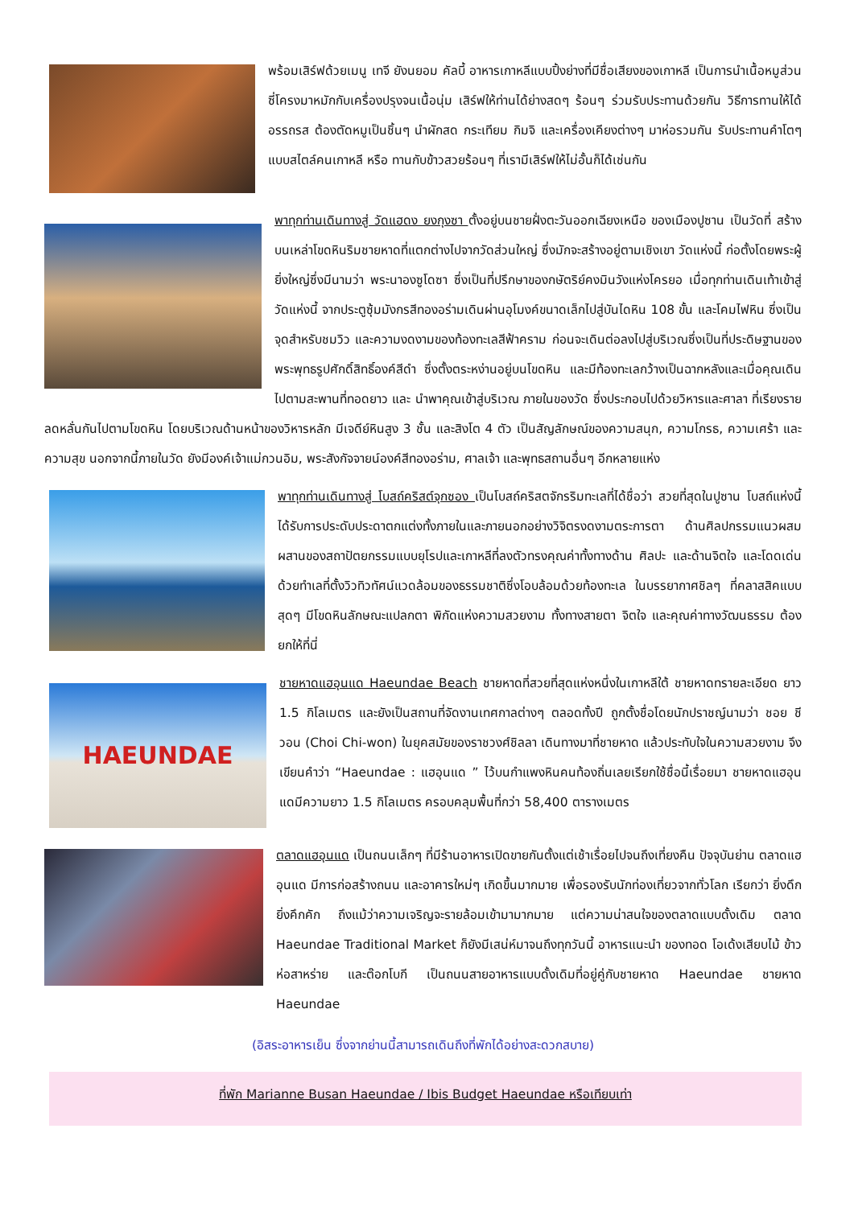พร้อมเสิร์ฟด้วยเมนู เทจี ยังนยอม คัลบี้ อาหารเกาหลีแบบปิ้งย่างที่มีชื่อเสียงของเกาหลี เป็นการนำเนื้อหมูส่วนซี่โครงมาหมักกับเครื่องปรุงจนเนื้อนุ่ม เสิร์ฟให้ท่านได้ย่างสดๆ ร้อนๆ ร่วมรับประทานด้วยกัน วิธีการทานให้ได้อรรถรส ต้องตัดหมูเป็นชิ้นๆ นำผักสด กระเทียม กิมจิ และเครื่องเคียงต่างๆ มาห่อรวมกัน รับประทานคำโตๆ แบบสไตล์คนเกาหลี หรือ ทานกับข้าวสวยร้อนๆ ที่เรามีเสิร์ฟให้ไม่อั้นก็ได้เช่นกัน
พาทุกท่านเดินทางสู่ วัดแฮดง ยงกุงซา ตั้งอยู่บนชายฝั่งตะวันออกเฉียงเหนือ ของเมืองปูซาน เป็นวัดที่ สร้างบนเหล่าโขดหินริมชายหาดที่แตกต่างไปจากวัดส่วนใหญ่ ซึ่งมักจะสร้างอยู่ตามเชิงเขา วัดแห่งนี้ ก่อตั้งโดยพระผู้ยิ่งใหญ่ซึ่งมีนามว่า พระนาองซูโดซา ซึ่งเป็นที่ปรึกษาของกษัตริย์คงมินวังแห่งโครยอ เมื่อทุกท่านเดินเท้าเข้าสู่วัดแห่งนี้ จากประตูซุ้มมังกรสีทองอร่ามเดินผ่านอุโมงค์ขนาดเล็กไปสู่บันไดหิน 108 ขั้น และโคมไฟหิน ซึ่งเป็นจุดสำหรับชมวิว และความงดงามของท้องทะเลสีฟ้าคราม ก่อนจะเดินต่อลงไปสู่บริเวณซึ่งเป็นที่ประดิษฐานของพระพุทธรูปศักดิ์สิทธิ์องค์สีดำ ซึ่งตั้งตระหง่านอยู่บนโขดหิน และมีท้องทะเลกว้างเป็นฉากหลังและเมื่อคุณเดินไปตามสะพานที่ทอดยาว และ นำพาคุณเข้าสู่บริเวณ ภายในของวัด ซึ่งประกอบไปด้วยวิหารและศาลา ที่เรียงรายลดหลั่นกันไปตามโขดหิน โดยบริเวณด้านหน้าของวิหารหลัก มีเจดีย์หินสูง 3 ชั้น และสิงโต 4 ตัว เป็นสัญลักษณ์ของความสนุก, ความโกรธ, ความเศร้า และความสุข นอกจากนี้ภายในวัด ยังมีองค์เจ้าแม่กวนอิม, พระสังกัจจายน์องค์สีทองอร่าม, ศาลเจ้า และพุทธสถานอื่นๆ อีกหลายแห่ง
พาทุกท่านเดินทางสู่ โบสถ์คริสต์จุกซอง เป็นโบสถ์คริสตจักรริมทะเลที่ได้ชื่อว่า สวยที่สุดในปูซาน โบสถ์แห่งนี้ได้รับการประดับประดาตกแต่งทั้งภายในและภายนอกอย่างวิจิตรงดงามตระการตา ด้านศิลปกรรมแนวผสมผสานของสถาปัตยกรรมแบบยุโรปและเกาหลีที่ลงตัวทรงคุณค่าทั้งทางด้าน ศิลปะ และด้านจิตใจ และโดดเด่นด้วยทำเลที่ตั้งวิวทิวทัศน์แวดล้อมของธรรมชาติซึ่งโอบล้อมด้วยท้องทะเล ในบรรยากาศชิลๆ ที่คลาสสิคแบบสุดๆ มีโขดหินลักษณะแปลกตา พิกัดแห่งความสวยงาม ทั้งทางสายตา จิตใจ และคุณค่าทางวัฒนธรรม ต้องยกให้ที่นี่
HAEUNDAE
ชายหาดแฮอุนแด Haeundae Beach ชายหาดที่สวยที่สุดแห่งหนึ่งในเกาหลีใต้ ชายหาดทรายละเอียด ยาว 1.5 กิโลเมตร และยังเป็นสถานที่จัดงานเทศกาลต่างๆ ตลอดทั้งปี ถูกตั้งชื่อโดยนักปราชญ์นามว่า ชอย ชี วอน (Choi Chi-won) ในยุคสมัยของราชวงศ์ชิลลา เดินทางมาที่ชายหาด แล้วประทับใจในความสวยงาม จึงเขียนคำว่า “Haeundae : แฮอุนแด ” ไว้บนกำแพงหินคนท้องถิ่นเลยเรียกใช้ชื่อนี้เรื่อยมา ชายหาดแฮอุนแดมีความยาว 1.5 กิโลเมตร ครอบคลุมพื้นที่กว่า 58,400 ตารางเมตร
ตลาดแฮอุนแด เป็นถนนเล็กๆ ที่มีร้านอาหารเปิดขายกันตั้งแต่เช้าเรื่อยไปจนถึงเที่ยงคืน ปัจจุบันย่าน ตลาดแฮอุนแด มีการก่อสร้างถนน และอาคารใหม่ๆ เกิดขึ้นมากมาย เพื่อรองรับนักท่องเที่ยวจากทั่วโลก เรียกว่า ยิ่งดึก ยิ่งคึกคัก ถึงแม้ว่าความเจริญจะรายล้อมเข้ามามากมาย แต่ความน่าสนใจของตลาดแบบดั้งเดิม ตลาด Haeundae Traditional Market ก็ยังมีเสน่ห์มาจนถึงทุกวันนี้ อาหารแนะนำ ของทอด โอเด้งเสียบไม้ ข้าวห่อสาหร่าย และต๊อกโบกี เป็นถนนสายอาหารแบบดั้งเดิมที่อยู่คู่กับชายหาด Haeundae ชายหาด Haeundae
(อิสระอาหารเย็น ซึ่งจากย่านนี้สามารถเดินถึงที่พักได้อย่างสะดวกสบาย)
ที่พัก Marianne Busan Haeundae / Ibis Budget Haeundae หรือเทียบเท่า